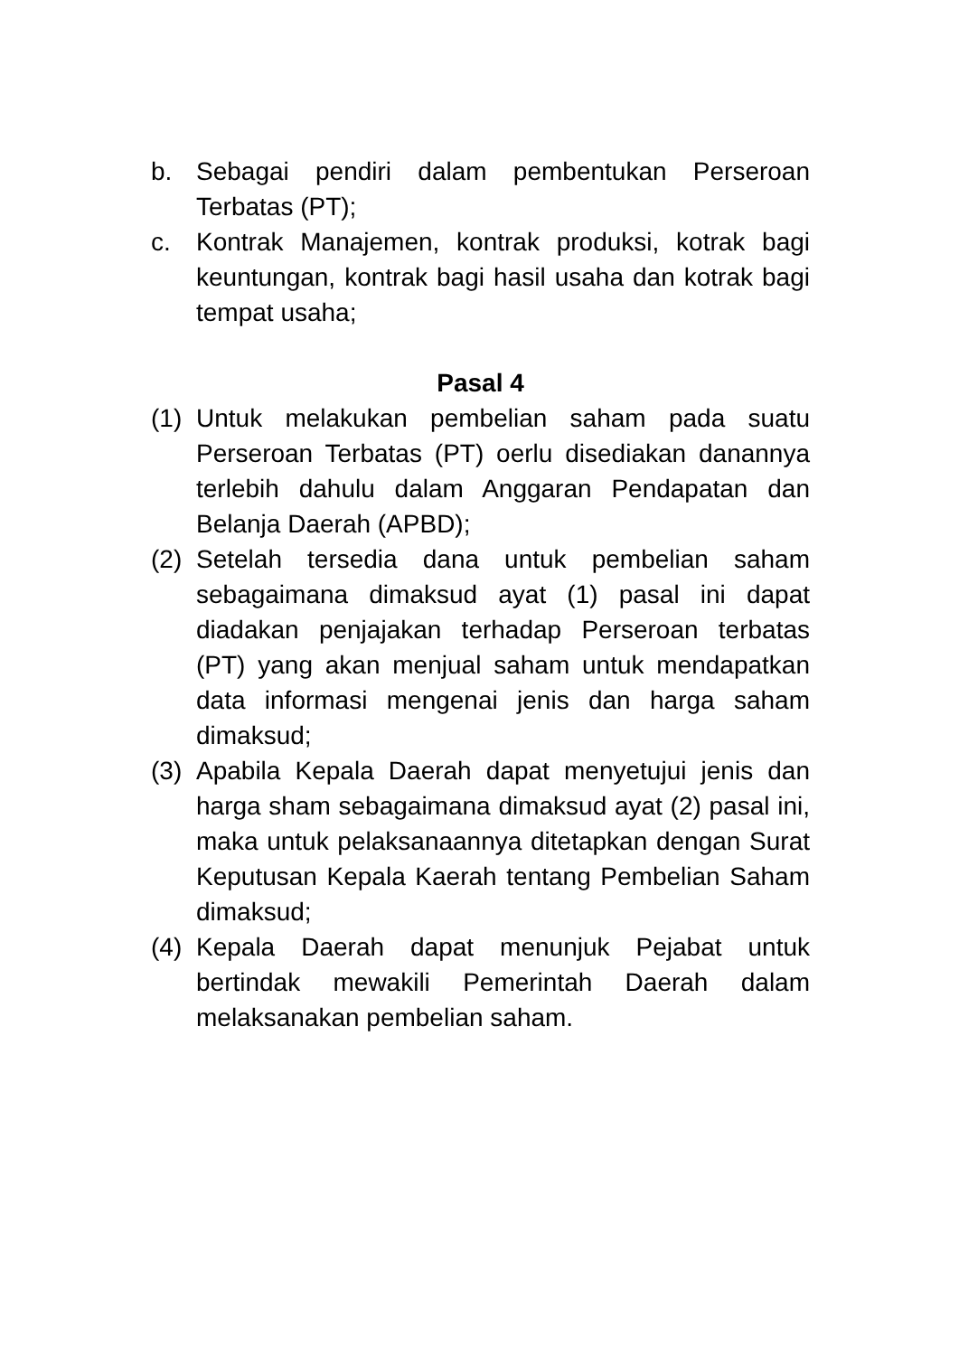b. Sebagai pendiri dalam pembentukan Perseroan Terbatas (PT);
c. Kontrak Manajemen, kontrak produksi, kotrak bagi keuntungan, kontrak bagi hasil usaha dan kotrak bagi tempat usaha;
Pasal 4
(1) Untuk melakukan pembelian saham pada suatu Perseroan Terbatas (PT) oerlu disediakan danannya terlebih dahulu dalam Anggaran Pendapatan dan Belanja Daerah (APBD);
(2) Setelah tersedia dana untuk pembelian saham sebagaimana dimaksud ayat (1) pasal ini dapat diadakan penjajakan terhadap Perseroan terbatas (PT) yang akan menjual saham untuk mendapatkan data informasi mengenai jenis dan harga saham dimaksud;
(3) Apabila Kepala Daerah dapat menyetujui jenis dan harga sham sebagaimana dimaksud ayat (2) pasal ini, maka untuk pelaksanaannya ditetapkan dengan Surat Keputusan Kepala Kaerah tentang Pembelian Saham dimaksud;
(4) Kepala Daerah dapat menunjuk Pejabat untuk bertindak mewakili Pemerintah Daerah dalam melaksanakan pembelian saham.